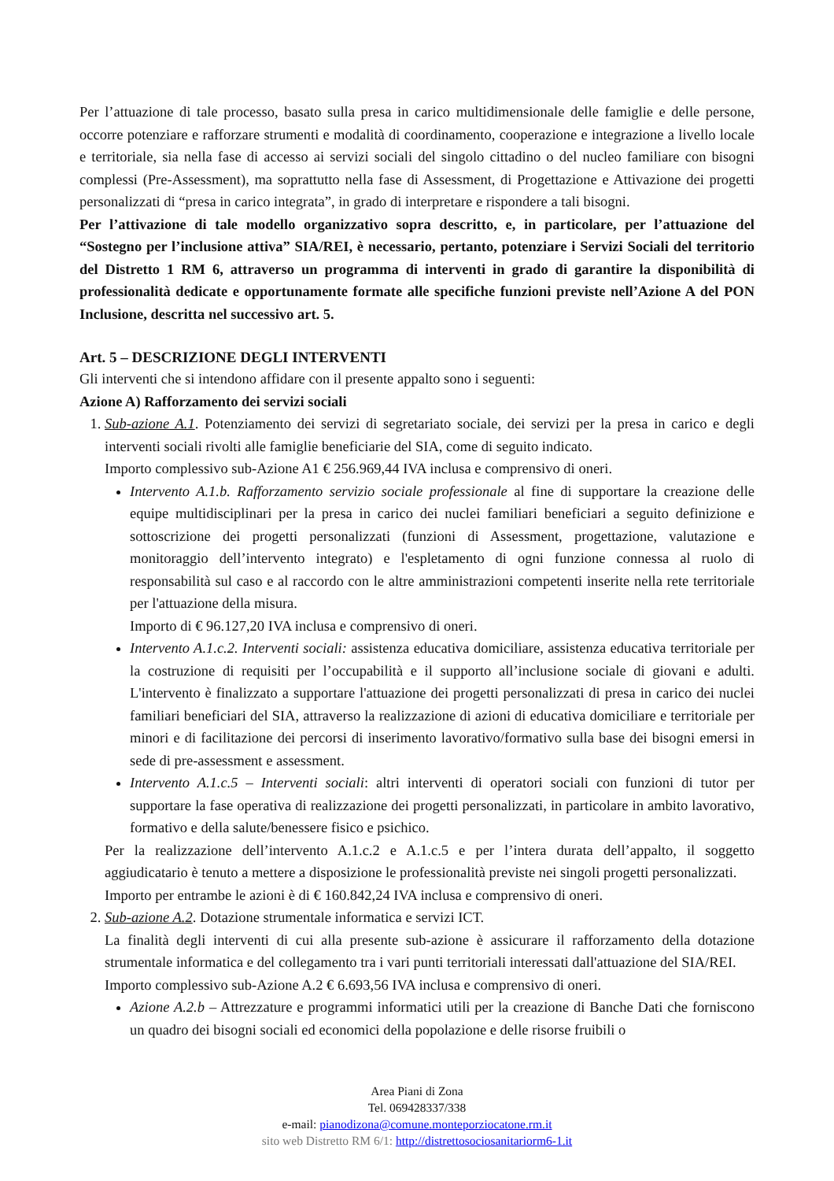Per l’attuazione di tale processo, basato sulla presa in carico multidimensionale delle famiglie e delle persone, occorre potenziare e rafforzare strumenti e modalità di coordinamento, cooperazione e integrazione a livello locale e territoriale, sia nella fase di accesso ai servizi sociali del singolo cittadino o del nucleo familiare con bisogni complessi (Pre-Assessment), ma soprattutto nella fase di Assessment, di Progettazione e Attivazione dei progetti personalizzati di “presa in carico integrata”, in grado di interpretare e rispondere a tali bisogni.
Per l’attivazione di tale modello organizzativo sopra descritto, e, in particolare, per l’attuazione del “Sostegno per l’inclusione attiva” SIA/REI, è necessario, pertanto, potenziare i Servizi Sociali del territorio del Distretto 1 RM 6, attraverso un programma di interventi in grado di garantire la disponibilità di professionalità dedicate e opportunamente formate alle specifiche funzioni previste nell’Azione A del PON Inclusione, descritta nel successivo art. 5.
Art. 5 – DESCRIZIONE DEGLI INTERVENTI
Gli interventi che si intendono affidare con il presente appalto sono i seguenti:
Azione A) Rafforzamento dei servizi sociali
1. Sub-azione A.1. Potenziamento dei servizi di segretariato sociale, dei servizi per la presa in carico e degli interventi sociali rivolti alle famiglie beneficiarie del SIA, come di seguito indicato.
Importo complessivo sub-Azione A1 € 256.969,44 IVA inclusa e comprensivo di oneri.
Intervento A.1.b. Rafforzamento servizio sociale professionale al fine di supportare la creazione delle equipe multidisciplinari per la presa in carico dei nuclei familiari beneficiari a seguito definizione e sottoscrizione dei progetti personalizzati (funzioni di Assessment, progettazione, valutazione e monitoraggio dell’intervento integrato) e l'espletamento di ogni funzione connessa al ruolo di responsabilità sul caso e al raccordo con le altre amministrazioni competenti inserite nella rete territoriale per l'attuazione della misura.
Importo di € 96.127,20 IVA inclusa e comprensivo di oneri.
Intervento A.1.c.2. Interventi sociali: assistenza educativa domiciliare, assistenza educativa territoriale per la costruzione di requisiti per l’occupabilità e il supporto all’inclusione sociale di giovani e adulti. L'intervento è finalizzato a supportare l'attuazione dei progetti personalizzati di presa in carico dei nuclei familiari beneficiari del SIA, attraverso la realizzazione di azioni di educativa domiciliare e territoriale per minori e di facilitazione dei percorsi di inserimento lavorativo/formativo sulla base dei bisogni emersi in sede di pre-assessment e assessment.
Intervento A.1.c.5 – Interventi sociali: altri interventi di operatori sociali con funzioni di tutor per supportare la fase operativa di realizzazione dei progetti personalizzati, in particolare in ambito lavorativo, formativo e della salute/benessere fisico e psichico.
Per la realizzazione dell’intervento A.1.c.2 e A.1.c.5 e per l’intera durata dell’appalto, il soggetto aggiudicatario è tenuto a mettere a disposizione le professionalità previste nei singoli progetti personalizzati.
Importo per entrambe le azioni è di € 160.842,24 IVA inclusa e comprensivo di oneri.
2. Sub-azione A.2. Dotazione strumentale informatica e servizi ICT.
La finalità degli interventi di cui alla presente sub-azione è assicurare il rafforzamento della dotazione strumentale informatica e del collegamento tra i vari punti territoriali interessati dall'attuazione del SIA/REI.
Importo complessivo sub-Azione A.2 € 6.693,56 IVA inclusa e comprensivo di oneri.
Azione A.2.b – Attrezzature e programmi informatici utili per la creazione di Banche Dati che forniscono un quadro dei bisogni sociali ed economici della popolazione e delle risorse fruibili o
Area Piani di Zona
Tel. 069428337/338
e-mail: pianodizona@comune.monteporziocatone.rm.it
sito web Distretto RM 6/1: http://distrettosociosanitariorm6-1.it